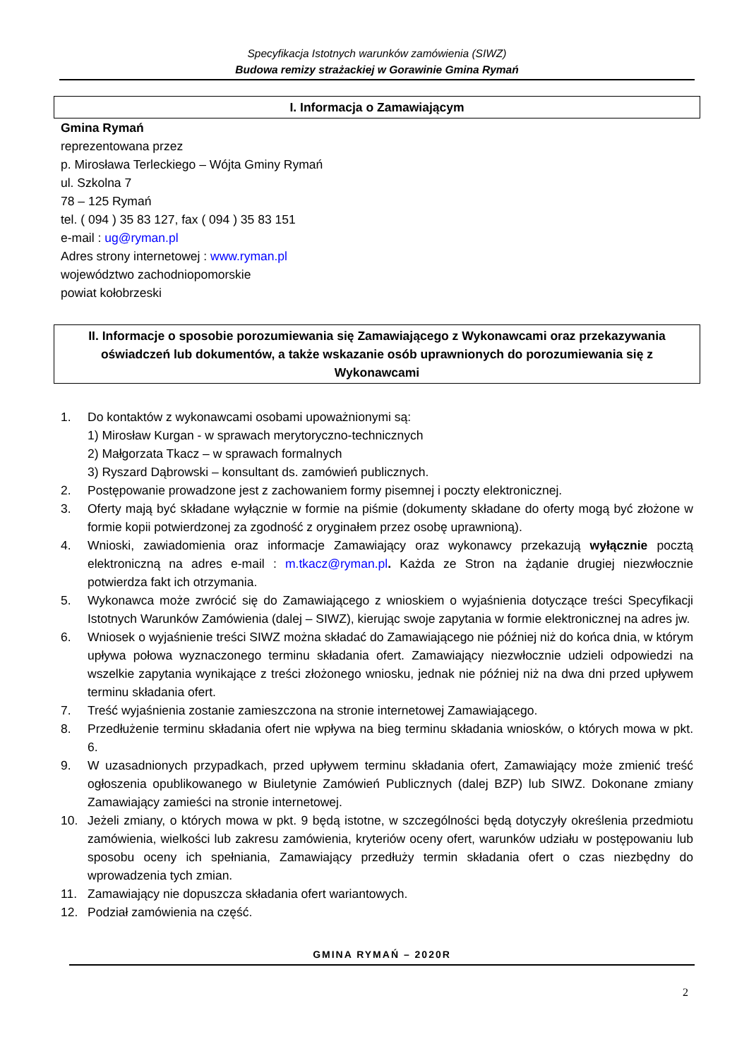Specyfikacja Istotnych warunków zamówienia (SIWZ)
Budowa remizy strażackiej w Gorawinie Gmina Rymań
I. Informacja o Zamawiającym
Gmina Rymań
reprezentowana przez
p. Mirosława Terleckiego – Wójta Gminy Rymań
ul. Szkolna 7
78 – 125 Rymań
tel. ( 094 ) 35 83 127, fax ( 094 ) 35 83 151
e-mail : ug@ryman.pl
Adres strony internetowej : www.ryman.pl
województwo zachodniopomorskie
powiat kołobrzeski
II. Informacje o sposobie porozumiewania się Zamawiającego z Wykonawcami oraz przekazywania oświadczeń lub dokumentów, a także wskazanie osób uprawnionych do porozumiewania się z Wykonawcami
1. Do kontaktów z wykonawcami osobami upoważnionymi są:
1) Mirosław Kurgan - w sprawach merytoryczno-technicznych
2) Małgorzata Tkacz – w sprawach formalnych
3) Ryszard Dąbrowski – konsultant ds. zamówień publicznych.
2. Postępowanie prowadzone jest z zachowaniem formy pisemnej i poczty elektronicznej.
3. Oferty mają być składane wyłącznie w formie na piśmie (dokumenty składane do oferty mogą być złożone w formie kopii potwierdzonej za zgodność z oryginałem przez osobę uprawnioną).
4. Wnioski, zawiadomienia oraz informacje Zamawiający oraz wykonawcy przekazują wyłącznie pocztą elektroniczną na adres e-mail : m.tkacz@ryman.pl. Każda ze Stron na żądanie drugiej niezwłocznie potwierdza fakt ich otrzymania.
5. Wykonawca może zwrócić się do Zamawiającego z wnioskiem o wyjaśnienia dotyczące treści Specyfikacji Istotnych Warunków Zamówienia (dalej – SIWZ), kierując swoje zapytania w formie elektronicznej na adres jw.
6. Wniosek o wyjaśnienie treści SIWZ można składać do Zamawiającego nie później niż do końca dnia, w którym upływa połowa wyznaczonego terminu składania ofert. Zamawiający niezwłocznie udzieli odpowiedzi na wszelkie zapytania wynikające z treści złożonego wniosku, jednak nie później niż na dwa dni przed upływem terminu składania ofert.
7. Treść wyjaśnienia zostanie zamieszczona na stronie internetowej Zamawiającego.
8. Przedłużenie terminu składania ofert nie wpływa na bieg terminu składania wniosków, o których mowa w pkt. 6.
9. W uzasadnionych przypadkach, przed upływem terminu składania ofert, Zamawiający może zmienić treść ogłoszenia opublikowanego w Biuletynie Zamówień Publicznych (dalej BZP) lub SIWZ. Dokonane zmiany Zamawiający zamieści na stronie internetowej.
10. Jeżeli zmiany, o których mowa w pkt. 9 będą istotne, w szczególności będą dotyczyły określenia przedmiotu zamówienia, wielkości lub zakresu zamówienia, kryteriów oceny ofert, warunków udziału w postępowaniu lub sposobu oceny ich spełniania, Zamawiający przedłuży termin składania ofert o czas niezbędny do wprowadzenia tych zmian.
11. Zamawiający nie dopuszcza składania ofert wariantowych.
12. Podział zamówienia na część.
GMINA RYMAŃ – 2020R
2